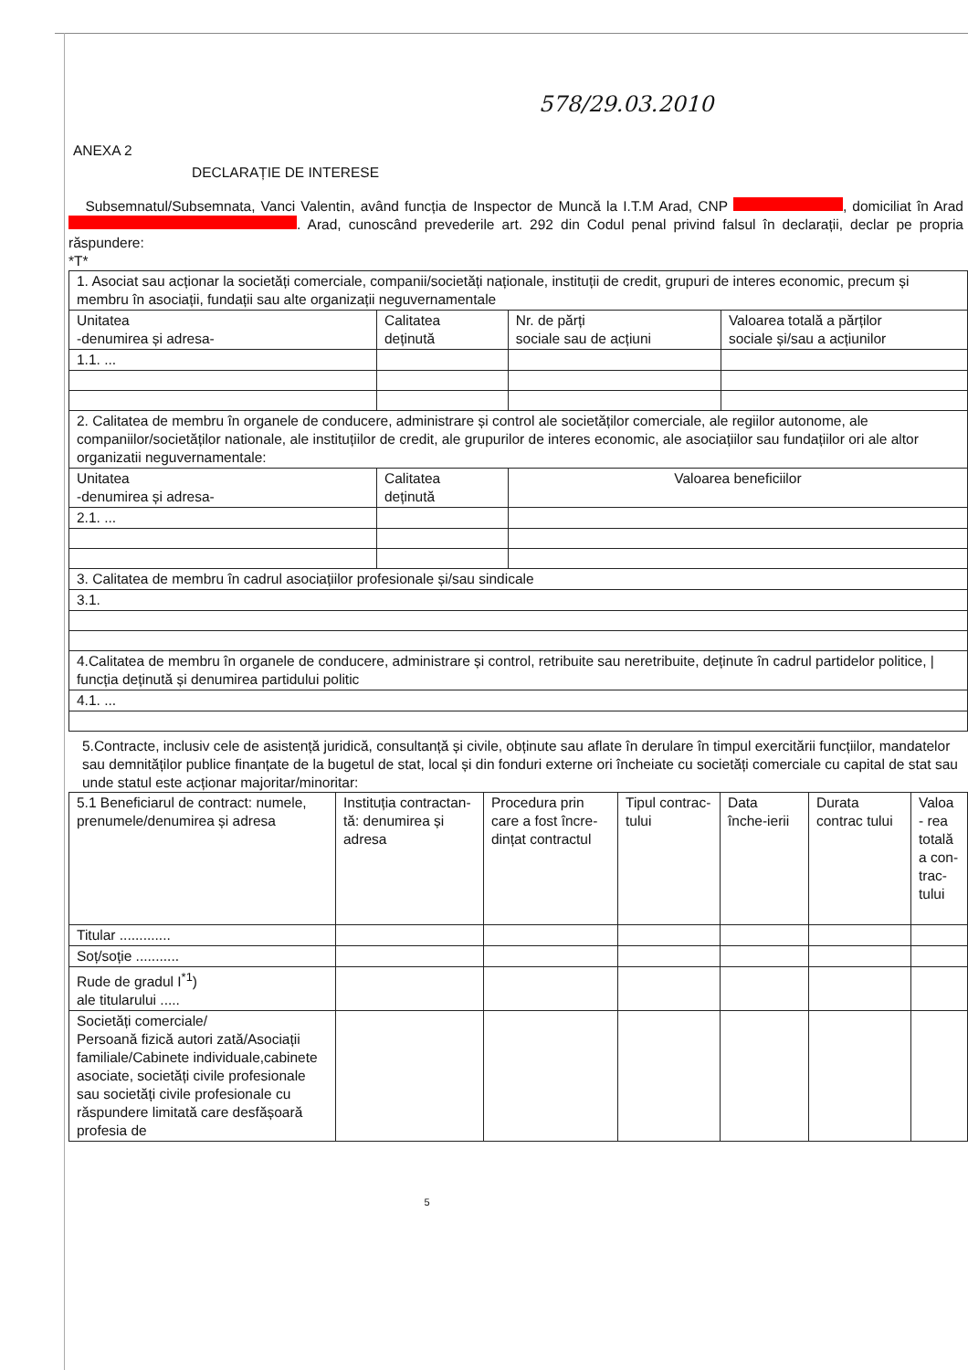578/29.03.2010
ANEXA 2
DECLARAȚIE DE INTERESE
Subsemnatul/Subsemnata, Vanci Valentin, având funcția de Inspector de Muncă la I.T.M Arad, CNP , domiciliat în Arad . Arad, cunoscând prevederile art. 292 din Codul penal privind falsul în declarații, declar pe propria răspundere:
*T*
| 1. Asociat sau acționar la societăți comerciale, companii/societăți naționale, instituții de credit, grupuri de interes economic, precum și membru în asociații, fundații sau alte organizații neguvernamentale | | | |
| Unitatea -denumirea și adresa- | Calitatea deținută | Nr. de părți sociale sau de acțiuni | Valoarea totală a părților sociale și/sau a acțiunilor |
| 1.1. ... | | | |
| 2. Calitatea de membru în organele de conducere, administrare și control ale societăților comerciale, ale regiilor autonome, ale companiilor/societăților nationale, ale instituțiilor de credit, ale grupurilor de interes economic, ale asociațiilor sau fundațiilor ori ale altor organizatii neguvernamentale: | | | |
| Unitatea -denumirea și adresa- | Calitatea deținută | Valoarea beneficiilor | |
| 2.1. ... | | | |
| 3. Calitatea de membru în cadrul asociațiilor profesionale și/sau sindicale | | | |
| 3.1. | | | |
| 4.Calitatea de membru în organele de conducere, administrare și control, retribuite sau neretribuite, deținute în cadrul partidelor politice, / funcția deținută și denumirea partidului politic | | | |
| 4.1. ... | | | |
5.Contracte, inclusiv cele de asistență juridică, consultanță și civile, obținute sau aflate în derulare în timpul exercitării funcțiilor, mandatelor sau demnităților publice finanțate de la bugetul de stat, local și din fonduri externe ori încheiate cu societăți comerciale cu capital de stat sau unde statul este acționar majoritar/minoritar:
| 5.1 Beneficiarul de contract: numele, prenumele/denumirea și adresa | Instituția contractan-tă: denumirea și adresa | Procedura prin care a fost încre-dințat contractul | Tipul contrac-tului | Data înche-ierii | Durata contrac tului | Valoa - rea totală a con-trac-tului |
| --- | --- | --- | --- | --- | --- | --- |
| Titular ............. | | | | | | |
| Soț/soție ........... | | | | | | |
| Rude de gradul I<sup>*1</sup>) ale titularului ..... | | | | | | |
| Societăți comerciale/ Persoană fizică autori zată/Asociații familiale/Cabinete individuale,cabinete asociate, societăți civile profesionale sau societăți civile profesionale cu răspundere limitată care desfășoară profesia de | | | | | | |
5